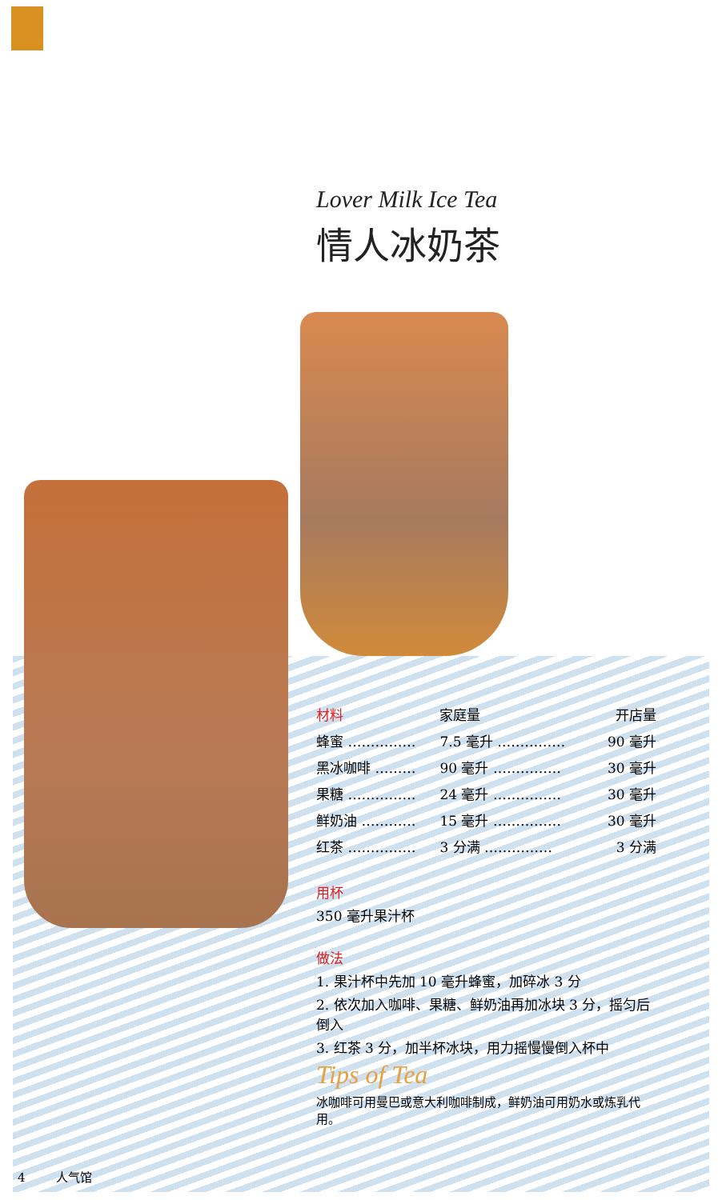Lover Milk Ice Tea
情人冰奶茶
| 材料 | 家庭量 | 开店量 |
| --- | --- | --- |
| 蜂蜜 …………… | 7.5 毫升 …………… | 90 毫升 |
| 黑冰咖啡 ……… | 90 毫升 …………… | 30 毫升 |
| 果糖 …………… | 24 毫升 …………… | 30 毫升 |
| 鲜奶油 ………… | 15 毫升 …………… | 30 毫升 |
| 红茶 …………… | 3 分满 …………… | 3 分满 |
用杯
350 毫升果汁杯
做法
1. 果汁杯中先加 10 毫升蜂蜜，加碎冰 3 分
2. 依次加入咖啡、果糖、鲜奶油再加冰块 3 分，摇匀后倒入
3. 红茶 3 分，加半杯冰块，用力摇慢慢倒入杯中
Tips of Tea
冰咖啡可用曼巴或意大利咖啡制成，鲜奶油可用奶水或炼乳代用。
4 人气馆